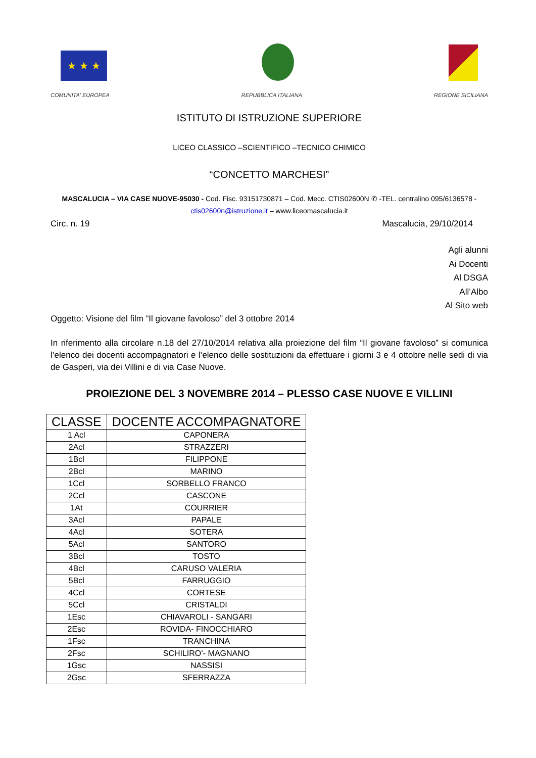★ ★ ★
COMUNITA' EUROPEA REPUBBLICA ITALIANA REGIONE SICILIANA
ISTITUTO DI ISTRUZIONE SUPERIORE
LICEO CLASSICO –SCIENTIFICO –TECNICO CHIMICO
“CONCETTO MARCHESI”
MASCALUCIA – VIA CASE NUOVE-95030 - Cod. Fisc. 93151730871 – Cod. Mecc. CTIS02600N ✆ -TEL. centralino 095/6136578 - ctis02600n@istruzione.it – www.liceomascalucia.it
Circ. n. 19 Mascalucia, 29/10/2014
Agli alunni
Ai Docenti
Al DSGA
All’Albo
Al Sito web
Oggetto: Visione del film “Il giovane favoloso” del 3 ottobre 2014
In riferimento alla circolare n.18 del 27/10/2014 relativa alla proiezione del film “Il giovane favoloso” si comunica l’elenco dei docenti accompagnatori e l’elenco delle sostituzioni da effettuare i giorni 3 e 4 ottobre nelle sedi di via de Gasperi, via dei Villini e di via Case Nuove.
PROIEZIONE DEL 3 NOVEMBRE 2014 – PLESSO CASE NUOVE E VILLINI
| CLASSE | DOCENTE ACCOMPAGNATORE |
| --- | --- |
| 1 Acl | CAPONERA |
| 2Acl | STRAZZERI |
| 1Bcl | FILIPPONE |
| 2Bcl | MARINO |
| 1Ccl | SORBELLO FRANCO |
| 2Ccl | CASCONE |
| 1At | COURRIER |
| 3Acl | PAPALE |
| 4Acl | SOTERA |
| 5Acl | SANTORO |
| 3Bcl | TOSTO |
| 4Bcl | CARUSO VALERIA |
| 5Bcl | FARRUGGIO |
| 4Ccl | CORTESE |
| 5Ccl | CRISTALDI |
| 1Esc | CHIAVAROLI - SANGARI |
| 2Esc | ROVIDA- FINOCCHIARO |
| 1Fsc | TRANCHINA |
| 2Fsc | SCHILIRO’- MAGNANO |
| 1Gsc | NASSISI |
| 2Gsc | SFERRAZZA |